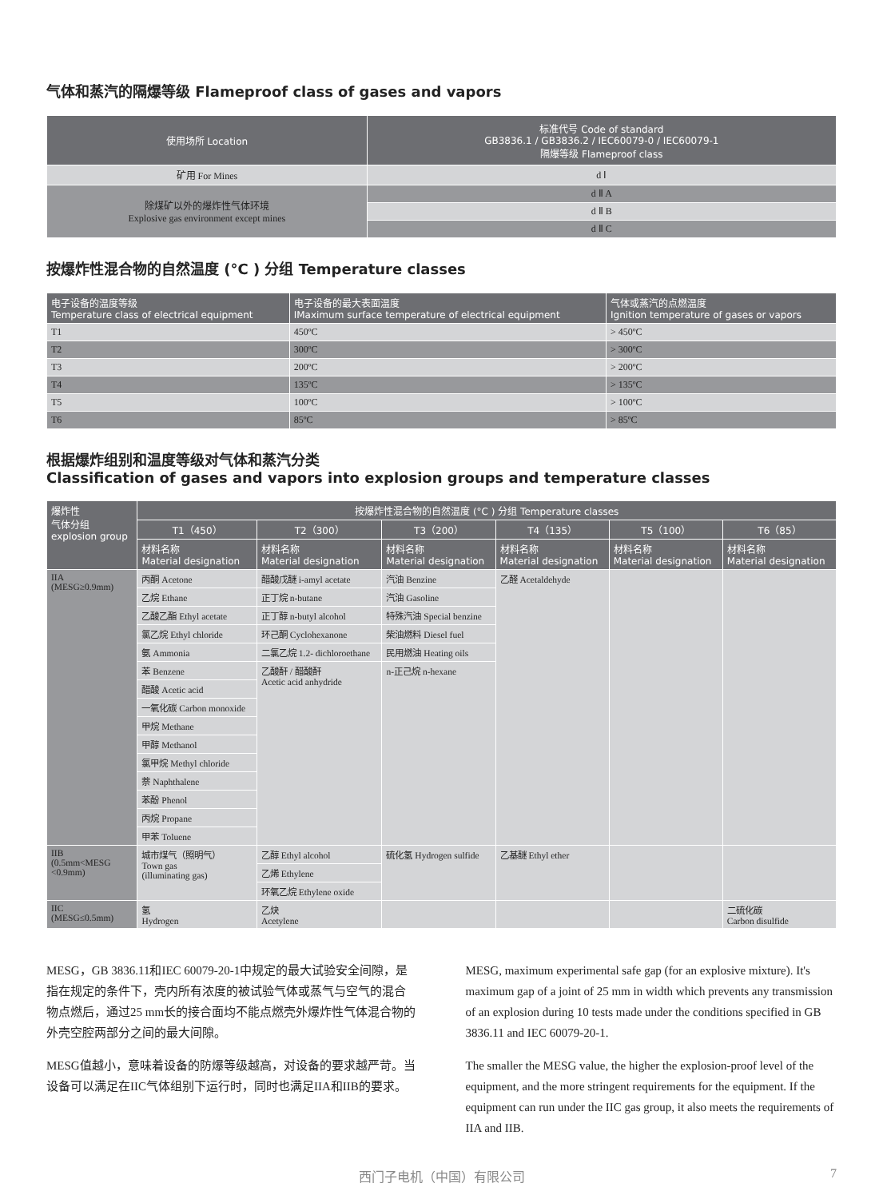气体和蒸汽的隔爆等级 Flameproof class of gases and vapors
| 使用场所 Location | 标准代号 Code of standard GB3836.1 / GB3836.2 / IEC60079-0 / IEC60079-1 隔爆等级 Flameproof class |
| --- | --- |
| 矿用 For Mines | d Ⅰ |
| 除煤矿以外的爆炸性气体环境 Explosive gas environment except mines | d Ⅱ A |
| | d Ⅱ B |
| | d Ⅱ C |
按爆炸性混合物的自然温度 (°C ) 分组 Temperature classes
| 电子设备的温度等级 Temperature class of electrical equipment | 电子设备的最大表面温度 IMaximum surface temperature of electrical equipment | 气体或蒸汽的点燃温度 Ignition temperature of gases or vapors |
| --- | --- | --- |
| T1 | 450ºC | > 450ºC |
| T2 | 300ºC | > 300ºC |
| T3 | 200ºC | > 200ºC |
| T4 | 135ºC | > 135ºC |
| T5 | 100ºC | > 100ºC |
| T6 | 85ºC | > 85ºC |
根据爆炸组别和温度等级对气体和蒸汽分类
Classification of gases and vapors into explosion groups and temperature classes
| 爆炸性 气体分组 explosion group | 按爆炸性混合物的自然温度 (°C ) 分组 Temperature classes | | | | | |
| --- | --- | --- | --- | --- | --- | --- |
| | T1（450） | T2（300） | T3（200） | T4（135） | T5（100） | T6（85） |
| | 材料名称 Material designation | 材料名称 Material designation | 材料名称 Material designation | 材料名称 Material designation | 材料名称 Material designation | 材料名称 Material designation |
| IIA (MESG≥0.9mm) | 丙酮 Acetone | 醋酸戊醚 i-amyl acetate | 汽油 Benzine | 乙醛 Acetaldehyde | | |
| | 乙烷 Ethane | 正丁烷 n-butane | 汽油 Gasoline | | | |
| | 乙酸乙酯 Ethyl acetate | 正丁醇 n-butyl alcohol | 特殊汽油 Special benzine | | | |
| | 氯乙烷 Ethyl chloride | 环己酮 Cyclohexanone | 柴油燃料 Diesel fuel | | | |
| | 氨 Ammonia | 二氯乙烷 1.2- dichloroethane | 民用燃油 Heating oils | | | |
| | 苯 Benzene | 乙酸酐 / 醋酸酐 Acetic acid anhydride | n-正己烷 n-hexane | | | |
| | 醋酸 Acetic acid | | | | | |
| | 一氧化碳 Carbon monoxide | | | | | |
| | 甲烷 Methane | | | | | |
| | 甲醇 Methanol | | | | | |
| | 氯甲烷 Methyl chloride | | | | | |
| | 萘 Naphthalene | | | | | |
| | 苯酚 Phenol | | | | | |
| | 丙烷 Propane | | | | | |
| | 甲苯 Toluene | | | | | |
| IIB (0.5mm<MESG <0.9mm) | 城市煤气（照明气） Town gas (illuminating gas) | 乙醇 Ethyl alcohol | 硫化氢 Hydrogen sulfide | 乙基醚 Ethyl ether | | |
| | | 乙烯 Ethylene | | | | |
| | | 环氧乙烷 Ethylene oxide | | | | |
| IIC (MESG≤0.5mm) | 氢 Hydrogen | 乙炔 Acetylene | | | | 二硫化碳 Carbon disulfide |
MESG，GB 3836.11和IEC 60079-20-1中规定的最大试验安全间隙，是指在规定的条件下，壳内所有浓度的被试验气体或蒸气与空气的混合物点燃后，通过25 mm长的接合面均不能点燃壳外爆炸性气体混合物的外壳空腔两部分之间的最大间隙。
MESG值越小，意味着设备的防爆等级越高，对设备的要求越严苛。当设备可以满足在IIC气体组别下运行时，同时也满足IIA和IIB的要求。
MESG, maximum experimental safe gap (for an explosive mixture). It's maximum gap of a joint of 25 mm in width which prevents any transmission of an explosion during 10 tests made under the conditions specified in GB 3836.11 and IEC 60079-20-1.
The smaller the MESG value, the higher the explosion-proof level of the equipment, and the more stringent requirements for the equipment. If the equipment can run under the IIC gas group, it also meets the requirements of IIA and IIB.
西门子电机（中国）有限公司 7